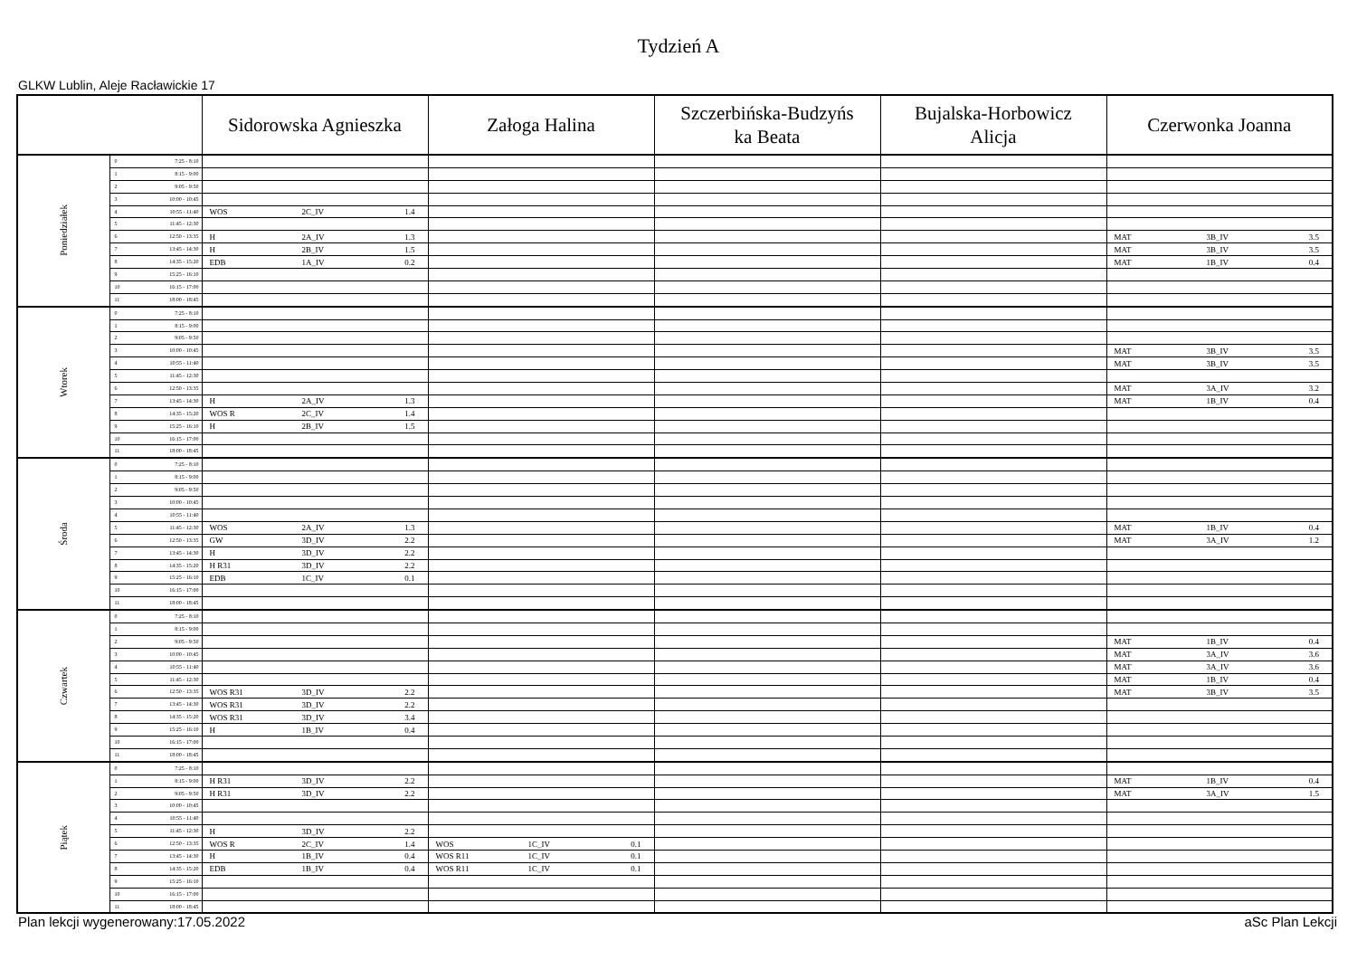Tydzień A
GLKW Lublin, Aleje Racławickie 17
| | | | Sidorowska Agnieszka | Załoga Halina | Szczerbińska-Budzyńs ka Beata | Bujalska-Horbowicz Alicja | Czerwonka Joanna |
| --- | --- | --- | --- | --- | --- | --- | --- |
| Poniedziałek | 0 | 7:25 - 8:10 | | | | | |
| | 1 | 8:15 - 9:00 | | | | | |
| | 2 | 9:05 - 9:50 | | | | | |
| | 3 | 10:00 - 10:45 | | | | | |
| | 4 | 10:55 - 11:40 | WOS 2C_IV 1.4 | | | | |
| | 5 | 11:45 - 12:30 | | | | | |
| | 6 | 12:50 - 13:35 | H 2A_IV 1.3 | | | | MAT 3B_IV 3.5 |
| | 7 | 13:45 - 14:30 | H 2B_IV 1.5 | | | | MAT 3B_IV 3.5 |
| | 8 | 14:35 - 15:20 | EDB 1A_IV 0.2 | | | | MAT 1B_IV 0.4 |
| | 9 | 15:25 - 16:10 | | | | | |
| | 10 | 16:15 - 17:00 | | | | | |
| | 11 | 18:00 - 18:45 | | | | | |
| Wtorek | 0 | 7:25 - 8:10 | | | | | |
| | 1 | 8:15 - 9:00 | | | | | |
| | 2 | 9:05 - 9:50 | | | | | |
| | 3 | 10:00 - 10:45 | | | | | MAT 3B_IV 3.5 |
| | 4 | 10:55 - 11:40 | | | | | MAT 3B_IV 3.5 |
| | 5 | 11:45 - 12:30 | | | | | |
| | 6 | 12:50 - 13:35 | | | | | MAT 3A_IV 3.2 |
| | 7 | 13:45 - 14:30 | H 2A_IV 1.3 | | | | MAT 1B_IV 0.4 |
| | 8 | 14:35 - 15:20 | WOS R 2C_IV 1.4 | | | | |
| | 9 | 15:25 - 16:10 | H 2B_IV 1.5 | | | | |
| | 10 | 16:15 - 17:00 | | | | | |
| | 11 | 18:00 - 18:45 | | | | | |
| Środa | 0 | 7:25 - 8:10 | | | | | |
| | 1 | 8:15 - 9:00 | | | | | |
| | 2 | 9:05 - 9:50 | | | | | |
| | 3 | 10:00 - 10:45 | | | | | |
| | 4 | 10:55 - 11:40 | | | | | |
| | 5 | 11:45 - 12:30 | WOS 2A_IV 1.3 | | | | MAT 1B_IV 0.4 |
| | 6 | 12:50 - 13:35 | GW 3D_IV 2.2 | | | | MAT 3A_IV 1.2 |
| | 7 | 13:45 - 14:30 | H 3D_IV 2.2 | | | | |
| | 8 | 14:35 - 15:20 | H R31 3D_IV 2.2 | | | | |
| | 9 | 15:25 - 16:10 | EDB 1C_IV 0.1 | | | | |
| | 10 | 16:15 - 17:00 | | | | | |
| | 11 | 18:00 - 18:45 | | | | | |
| Czwartek | 0 | 7:25 - 8:10 | | | | | |
| | 1 | 8:15 - 9:00 | | | | | |
| | 2 | 9:05 - 9:50 | | | | | MAT 1B_IV 0.4 |
| | 3 | 10:00 - 10:45 | | | | | MAT 3A_IV 3.6 |
| | 4 | 10:55 - 11:40 | | | | | MAT 3A_IV 3.6 |
| | 5 | 11:45 - 12:30 | | | | | MAT 1B_IV 0.4 |
| | 6 | 12:50 - 13:35 | WOS R31 3D_IV 2.2 | | | | MAT 3B_IV 3.5 |
| | 7 | 13:45 - 14:30 | WOS R31 3D_IV 2.2 | | | | |
| | 8 | 14:35 - 15:20 | WOS R31 3D_IV 3.4 | | | | |
| | 9 | 15:25 - 16:10 | H 1B_IV 0.4 | | | | |
| | 10 | 16:15 - 17:00 | | | | | |
| | 11 | 18:00 - 18:45 | | | | | |
| Piątek | 0 | 7:25 - 8:10 | | | | | |
| | 1 | 8:15 - 9:00 | H R31 3D_IV 2.2 | | | | MAT 1B_IV 0.4 |
| | 2 | 9:05 - 9:50 | H R31 3D_IV 2.2 | | | | MAT 3A_IV 1.5 |
| | 3 | 10:00 - 10:45 | | | | | |
| | 4 | 10:55 - 11:40 | | | | | |
| | 5 | 11:45 - 12:30 | H 3D_IV 2.2 | | | | |
| | 6 | 12:50 - 13:35 | WOS R 2C_IV 1.4 | WOS 1C_IV 0.1 | | | |
| | 7 | 13:45 - 14:30 | H 1B_IV 0.4 | WOS R11 1C_IV 0.1 | | | |
| | 8 | 14:35 - 15:20 | EDB 1B_IV 0.4 | WOS R11 1C_IV 0.1 | | | |
| | 9 | 15:25 - 16:10 | | | | | |
| | 10 | 16:15 - 17:00 | | | | | |
| | 11 | 18:00 - 18:45 | | | | | |
Plan lekcji wygenerowany:17.05.2022 aSc Plan Lekcji